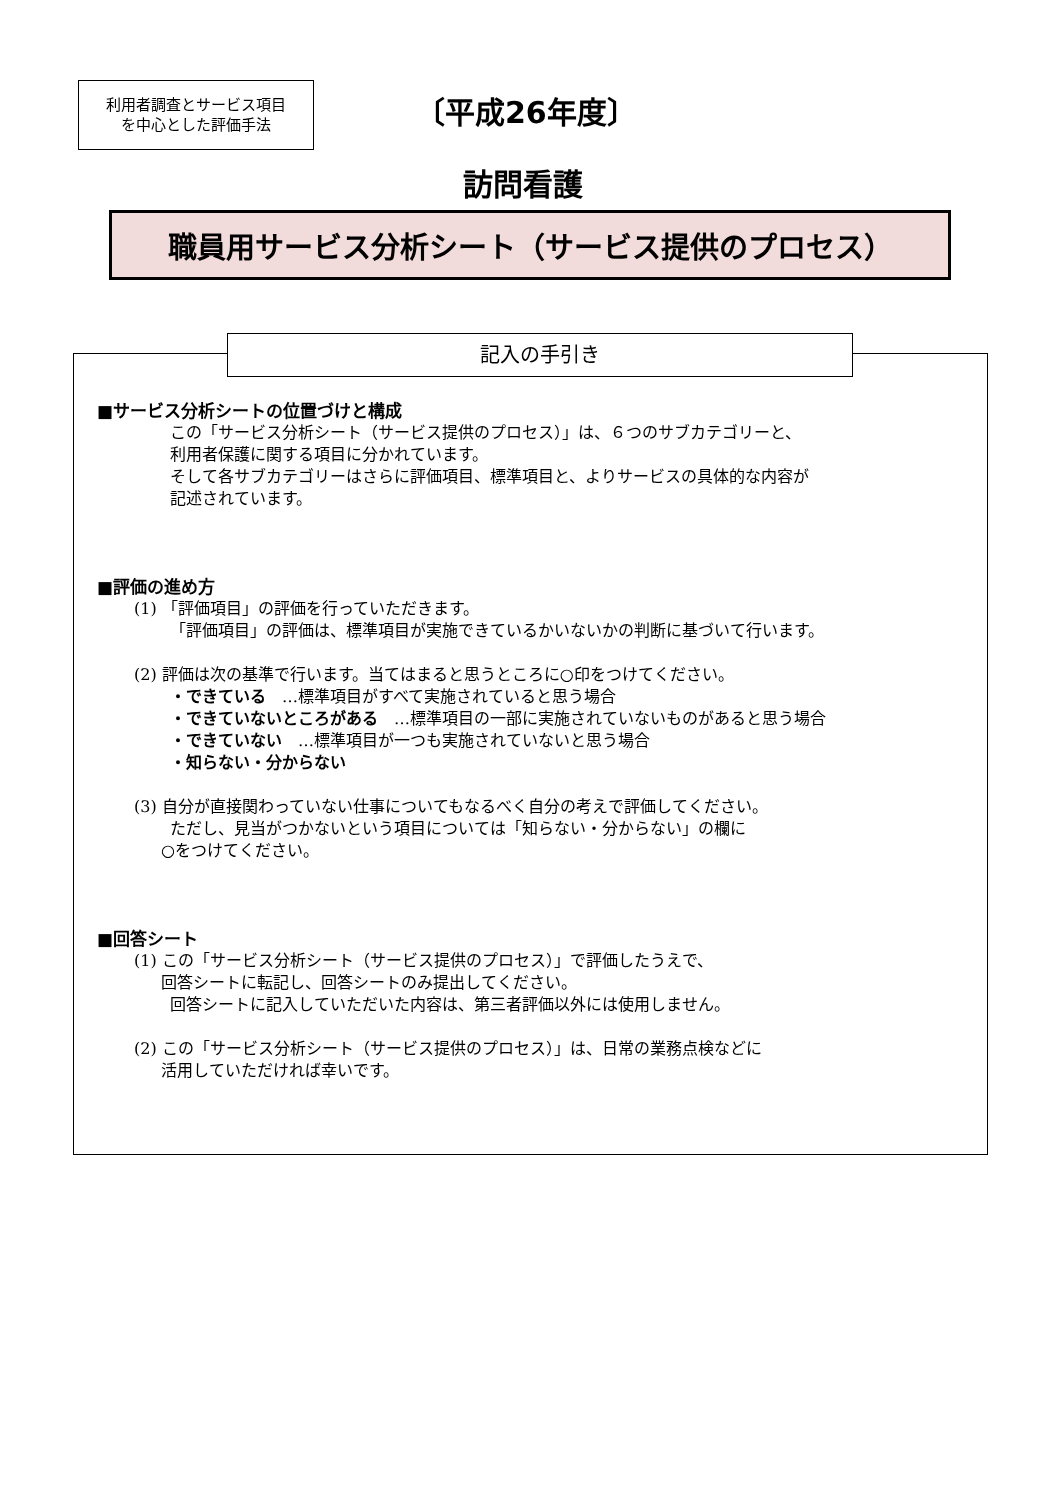利用者調査とサービス項目
を中心とした評価手法
〔平成26年度〕
訪問看護
職員用サービス分析シート（サービス提供のプロセス）
記入の手引き
■サービス分析シートの位置づけと構成
この「サービス分析シート（サービス提供のプロセス）」は、６つのサブカテゴリーと、
利用者保護に関する項目に分かれています。
そして各サブカテゴリーはさらに評価項目、標準項目と、よりサービスの具体的な内容が
記述されています。
■評価の進め方
(1) 「評価項目」の評価を行っていただきます。
「評価項目」の評価は、標準項目が実施できているかいないかの判断に基づいて行います。
(2) 評価は次の基準で行います。当てはまると思うところに○印をつけてください。
・できている　…標準項目がすべて実施されていると思う場合
・できていないところがある　…標準項目の一部に実施されていないものがあると思う場合
・できていない　…標準項目が一つも実施されていないと思う場合
・知らない・分からない
(3) 自分が直接関わっていない仕事についてもなるべく自分の考えで評価してください。
ただし、見当がつかないという項目については「知らない・分からない」の欄に
○をつけてください。
■回答シート
(1) この「サービス分析シート（サービス提供のプロセス）」で評価したうえで、
回答シートに転記し、回答シートのみ提出してください。
回答シートに記入していただいた内容は、第三者評価以外には使用しません。
(2) この「サービス分析シート（サービス提供のプロセス）」は、日常の業務点検などに
活用していただければ幸いです。